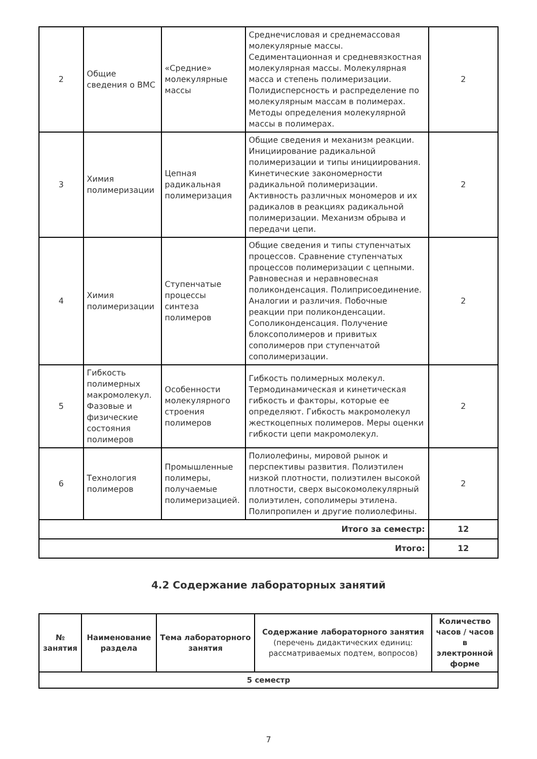| 2 | Общие сведения о ВМС | «Средние» молекулярные массы | Среднечисловая и среднемассовая молекулярные массы. Седиментационная и средневязкостная молекулярная массы. Молекулярная масса и степень полимеризации. Полидисперсность и распределение по молекулярным массам в полимерах. Методы определения молекулярной массы в полимерах. | 2 |
| 3 | Химия полимеризации | Цепная радикальная полимеризация | Общие сведения и механизм реакции. Инициирование радикальной полимеризации и типы инициирования. Кинетические закономерности радикальной полимеризации. Активность различных мономеров и их радикалов в реакциях радикальной полимеризации. Механизм обрыва и передачи цепи. | 2 |
| 4 | Химия полимеризации | Ступенчатые процессы синтеза полимеров | Общие сведения и типы ступенчатых процессов. Сравнение ступенчатых процессов полимеризации с цепными. Равновесная и неравновесная поликонденсация. Полиприсоединение. Аналогии и различия. Побочные реакции при поликонденсации. Сополиконденсация. Получение блоксополимеров и привитых сополимеров при ступенчатой сополимеризации. | 2 |
| 5 | Гибкость полимерных макромолекул. Фазовые и физические состояния полимеров | Особенности молекулярного строения полимеров | Гибкость полимерных молекул. Термодинамическая и кинетическая гибкость и факторы, которые ее определяют. Гибкость макромолекул жесткоцепных полимеров. Меры оценки гибкости цепи макромолекул. | 2 |
| 6 | Технология полимеров | Промышленные полимеры, получаемые полимеризацией. | Полиолефины, мировой рынок и перспективы развития. Полиэтилен низкой плотности, полиэтилен высокой плотности, сверх высокомолекулярный полиэтилен, сополимеры этилена. Полипропилен и другие полиолефины. | 2 |
| Итого за семестр: | | | | 12 |
| Итого: | | | | 12 |
4.2 Содержание лабораторных занятий
| № занятия | Наименование раздела | Тема лабораторного занятия | Содержание лабораторного занятия (перечень дидактических единиц: рассматриваемых подтем, вопросов) | Количество часов / часов в электронной форме |
| --- | --- | --- | --- | --- |
| 5 семестр | | | | |
7